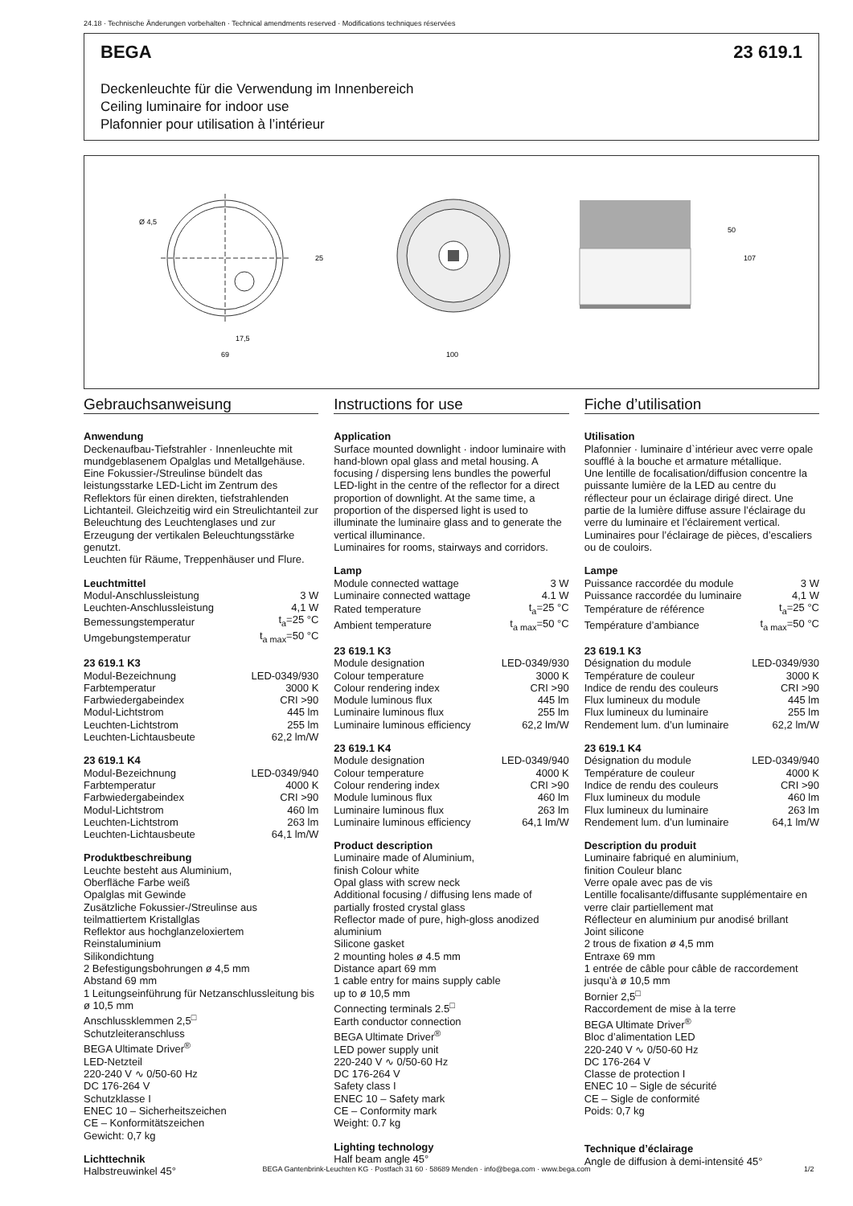24.18 · Technische Änderungen vorbehalten · Technical amendments reserved · Modifications techniques réservées
BEGA 23 619.1
Deckenleuchte für die Verwendung im Innenbereich
Ceiling luminaire for indoor use
Plafonnier pour utilisation à l’intérieur
Ø 4,5
17,5
69
25
100
50
107
Gebrauchsanweisung
Anwendung
Deckenaufbau-Tiefstrahler · Innenleuchte mit mundgeblasenem Opalglas und Metallgehäuse. Eine Fokussier-/Streulinse bündelt das leistungsstarke LED-Licht im Zentrum des Reflektors für einen direkten, tiefstrahlenden Lichtanteil. Gleichzeitig wird ein Streulichtanteil zur Beleuchtung des Leuchtenglases und zur Erzeugung der vertikalen Beleuchtungsstärke genutzt.
Leuchten für Räume, Treppenhäuser und Flure.
Leuchtmittel
| Modul-Anschlussleistung | 3 W |
| Leuchten-Anschlussleistung | 4,1 W |
| Bemessungstemperatur | t<sub>a</sub>=25 °C |
| Umgebungstemperatur | t<sub>a max</sub>=50 °C |
23 619.1 K3
| Modul-Bezeichnung | LED-0349/930 |
| Farbtemperatur | 3000 K |
| Farbwiedergabeindex | CRI >90 |
| Modul-Lichtstrom | 445 lm |
| Leuchten-Lichtstrom | 255 lm |
| Leuchten-Lichtausbeute | 62,2 lm/W |
23 619.1 K4
| Modul-Bezeichnung | LED-0349/940 |
| Farbtemperatur | 4000 K |
| Farbwiedergabeindex | CRI >90 |
| Modul-Lichtstrom | 460 lm |
| Leuchten-Lichtstrom | 263 lm |
| Leuchten-Lichtausbeute | 64,1 lm/W |
Produktbeschreibung
Leuchte besteht aus Aluminium,
Oberfläche Farbe weiß
Opalglas mit Gewinde
Zusätzliche Fokussier-/Streulinse aus teilmattiertem Kristallglas
Reflektor aus hochglanzeloxiertem Reinstaluminium
Silikondichtung
2 Befestigungsbohrungen ø 4,5 mm
Abstand 69 mm
1 Leitungseinführung für Netzanschlussleitung bis ø 10,5 mm
Anschlussklemmen 2,5<sup>□</sup>
Schutzleiteranschluss
BEGA Ultimate Driver<sup>®</sup>
LED-Netzteil
220-240 V ∿ 0/50-60 Hz
DC 176-264 V
Schutzklasse I
ENEC 10 – Sicherheitszeichen
CE – Konformitätszeichen
Gewicht: 0,7 kg
Lichttechnik
Halbstreuwinkel 45°
Instructions for use
Application
Surface mounted downlight · indoor luminaire with hand-blown opal glass and metal housing. A focusing / dispersing lens bundles the powerful LED-light in the centre of the reflector for a direct proportion of downlight. At the same time, a proportion of the dispersed light is used to illuminate the luminaire glass and to generate the vertical illuminance.
Luminaires for rooms, stairways and corridors.
Lamp
| Module connected wattage | 3 W |
| Luminaire connected wattage | 4.1 W |
| Rated temperature | t<sub>a</sub>=25 °C |
| Ambient temperature | t<sub>a max</sub>=50 °C |
23 619.1 K3
| Module designation | LED-0349/930 |
| Colour temperature | 3000 K |
| Colour rendering index | CRI >90 |
| Module luminous flux | 445 lm |
| Luminaire luminous flux | 255 lm |
| Luminaire luminous efficiency | 62,2 lm/W |
23 619.1 K4
| Module designation | LED-0349/940 |
| Colour temperature | 4000 K |
| Colour rendering index | CRI >90 |
| Module luminous flux | 460 lm |
| Luminaire luminous flux | 263 lm |
| Luminaire luminous efficiency | 64,1 lm/W |
Product description
Luminaire made of Aluminium,
finish Colour white
Opal glass with screw neck
Additional focusing / diffusing lens made of partially frosted crystal glass
Reflector made of pure, high-gloss anodized aluminium
Silicone gasket
2 mounting holes ø 4.5 mm
Distance apart 69 mm
1 cable entry for mains supply cable
up to ø 10,5 mm
Connecting terminals 2.5<sup>□</sup>
Earth conductor connection
BEGA Ultimate Driver<sup>®</sup>
LED power supply unit
220-240 V ∿ 0/50-60 Hz
DC 176-264 V
Safety class I
ENEC 10 – Safety mark
CE – Conformity mark
Weight: 0.7 kg
Lighting technology
Half beam angle 45°
Fiche d’utilisation
Utilisation
Plafonnier · luminaire d`intérieur avec verre opale soufflé à la bouche et armature métallique.
Une lentille de focalisation/diffusion concentre la puissante lumière de la LED au centre du réflecteur pour un éclairage dirigé direct. Une partie de la lumière diffuse assure l’éclairage du verre du luminaire et l’éclairement vertical.
Luminaires pour l’éclairage de pièces, d’escaliers ou de couloirs.
Lampe
| Puissance raccordée du module | 3 W |
| Puissance raccordée du luminaire | 4,1 W |
| Température de référence | t<sub>a</sub>=25 °C |
| Température d’ambiance | t<sub>a max</sub>=50 °C |
23 619.1 K3
| Désignation du module | LED-0349/930 |
| Température de couleur | 3000 K |
| Indice de rendu des couleurs | CRI >90 |
| Flux lumineux du module | 445 lm |
| Flux lumineux du luminaire | 255 lm |
| Rendement lum. d’un luminaire | 62,2 lm/W |
23 619.1 K4
| Désignation du module | LED-0349/940 |
| Température de couleur | 4000 K |
| Indice de rendu des couleurs | CRI >90 |
| Flux lumineux du module | 460 lm |
| Flux lumineux du luminaire | 263 lm |
| Rendement lum. d’un luminaire | 64,1 lm/W |
Description du produit
Luminaire fabriqué en aluminium,
finition Couleur blanc
Verre opale avec pas de vis
Lentille focalisante/diffusante supplémentaire en verre clair partiellement mat
Réflecteur en aluminium pur anodisé brillant
Joint silicone
2 trous de fixation ø 4,5 mm
Entraxe 69 mm
1 entrée de câble pour câble de raccordement jusqu’à ø 10,5 mm
Bornier 2,5<sup>□</sup>
Raccordement de mise à la terre
BEGA Ultimate Driver<sup>®</sup>
Bloc d’alimentation LED
220-240 V ∿ 0/50-60 Hz
DC 176-264 V
Classe de protection I
ENEC 10 – Sigle de sécurité
CE – Sigle de conformité
Poids: 0,7 kg
Technique d’éclairage
Angle de diffusion à demi-intensité 45°
BEGA Gantenbrink-Leuchten KG · Postfach 31 60 · 58689 Menden · info@bega.com · www.bega.com 1/2